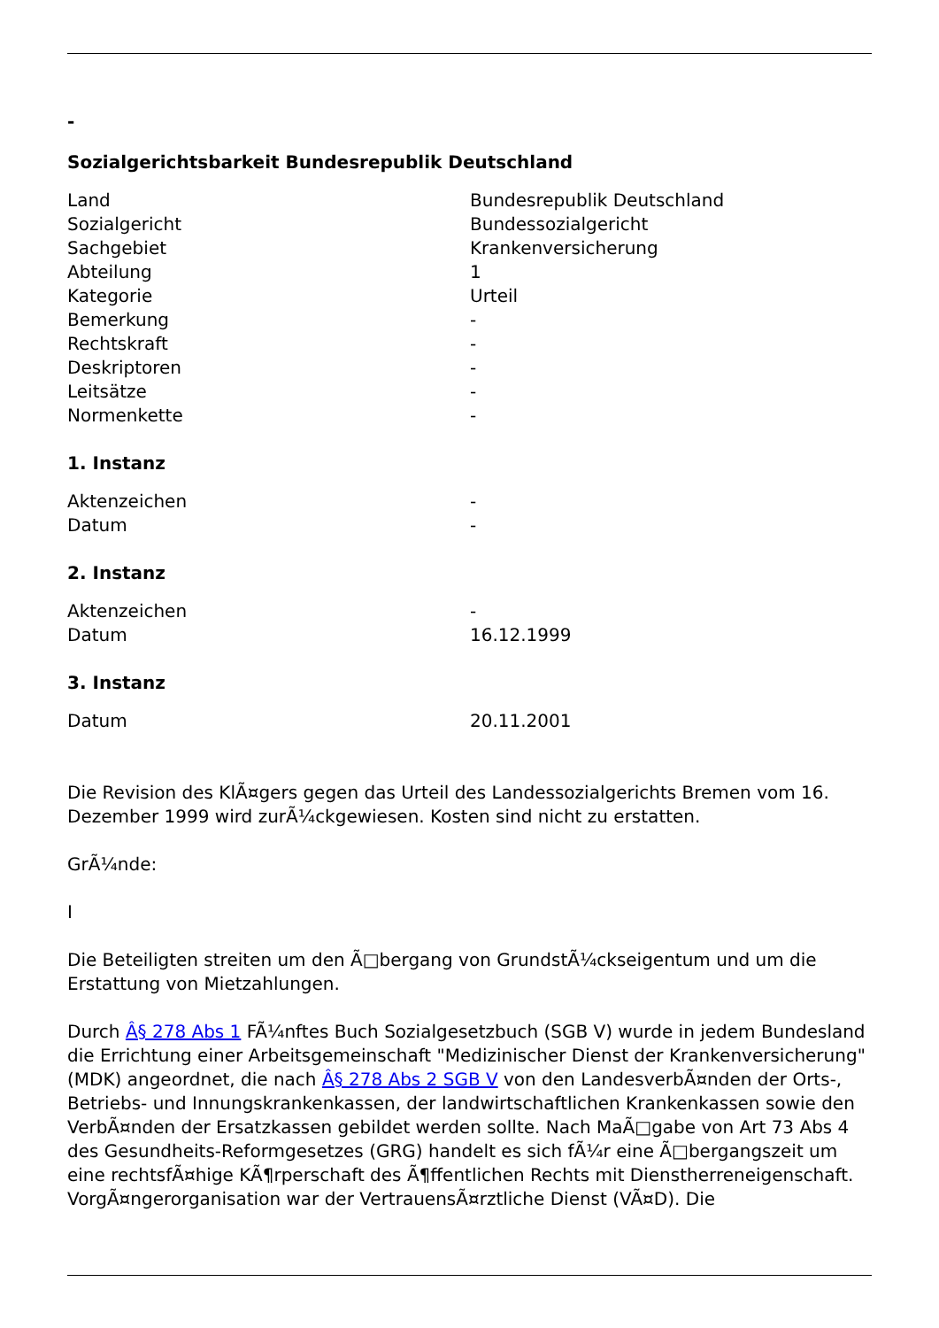-
Sozialgerichtsbarkeit Bundesrepublik Deutschland
| Land | Bundesrepublik Deutschland |
| Sozialgericht | Bundessozialgericht |
| Sachgebiet | Krankenversicherung |
| Abteilung | 1 |
| Kategorie | Urteil |
| Bemerkung | - |
| Rechtskraft | - |
| Deskriptoren | - |
| Leitsätze | - |
| Normenkette | - |
1. Instanz
| Aktenzeichen | - |
| Datum | - |
2. Instanz
| Aktenzeichen | - |
| Datum | 16.12.1999 |
3. Instanz
| Datum | 20.11.2001 |
Die Revision des KlÃ¤gers gegen das Urteil des Landessozialgerichts Bremen vom 16. Dezember 1999 wird zurÃ¼ckgewiesen. Kosten sind nicht zu erstatten.
GrÃ¼nde:
I
Die Beteiligten streiten um den Ã□bergang von GrundstÃ¼ckseigentum und um die Erstattung von Mietzahlungen.
Durch Â§ 278 Abs 1 FÃ¼nftes Buch Sozialgesetzbuch (SGB V) wurde in jedem Bundesland die Errichtung einer Arbeitsgemeinschaft "Medizinischer Dienst der Krankenversicherung" (MDK) angeordnet, die nach Â§ 278 Abs 2 SGB V von den LandesverbÃ¤nden der Orts-, Betriebs- und Innungskrankenkassen, der landwirtschaftlichen Krankenkassen sowie den VerbÃ¤nden der Ersatzkassen gebildet werden sollte. Nach MaÃ□gabe von Art 73 Abs 4 des Gesundheits-Reformgesetzes (GRG) handelt es sich fÃ¼r eine Ã□bergangszeit um eine rechtsfÃ¤hige KÃ¶rperschaft des Ã¶ffentlichen Rechts mit Dienstherreneigenschaft. VorgÃ¤ngerorganisation war der VertrauensÃ¤rztliche Dienst (VÃ¤D). Die